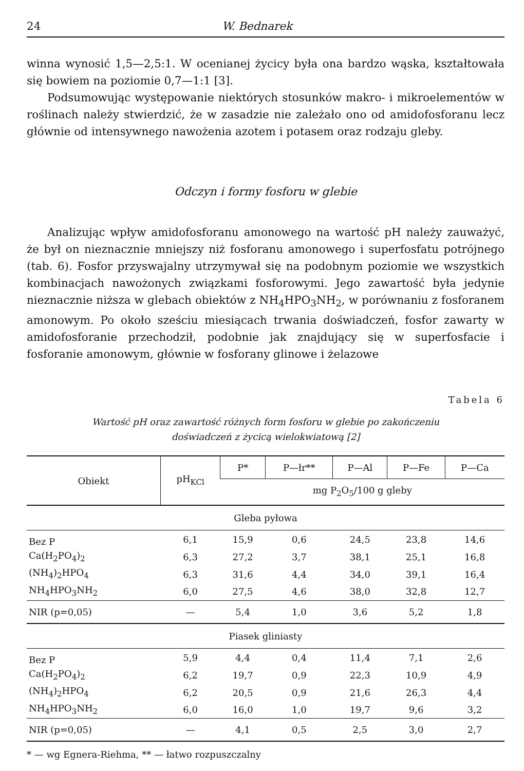24 W. Bednarek
winna wynosić 1,5—2,5:1. W ocenianej życicy była ona bardzo wąska, kształtowała się bowiem na poziomie 0,7—1:1 [3].
Podsumowując występowanie niektórych stosunków makro- i mikroelementów w roślinach należy stwierdzić, że w zasadzie nie zależało ono od amidofosforanu lecz głównie od intensywnego nawożenia azotem i potasem oraz rodzaju gleby.
Odczyn i formy fosforu w glebie
Analizując wpływ amidofosforanu amonowego na wartość pH należy zauważyć, że był on nieznacznie mniejszy niż fosforanu amonowego i superfosfatu potrójnego (tab. 6). Fosfor przyswajalny utrzymywał się na podobnym poziomie we wszystkich kombinacjach nawożonych związkami fosforowymi. Jego zawartość była jedynie nieznacznie niższa w glebach obiektów z NH<sub>4</sub>HPO<sub>3</sub>NH<sub>2</sub>, w porównaniu z fosforanem amonowym. Po około sześciu miesiącach trwania doświadczeń, fosfor zawarty w amidofosforanie przechodził, podobnie jak znajdujący się w superfosfacie i fosforanie amonowym, głównie w fosforany glinowe i żelazowe
Tabela 6
Wartość pH oraz zawartość różnych form fosforu w glebie po zakończeniu
doświadczeń z życicą wielokwiatową [2]
| Obiekt | pH<sub>KCl</sub> | P* | P—łr** | P—Al | P—Fe | P—Ca |
| --- | --- | --- | --- | --- | --- | --- |
| | | mg P<sub>2</sub>O<sub>5</sub>/100 g gleby | | | | |
| Gleba pyłowa | | | | | | |
| Bez P | 6,1 | 15,9 | 0,6 | 24,5 | 23,8 | 14,6 |
| Ca(H<sub>2</sub>PO<sub>4</sub>)<sub>2</sub> | 6,3 | 27,2 | 3,7 | 38,1 | 25,1 | 16,8 |
| (NH<sub>4</sub>)<sub>2</sub>HPO<sub>4</sub> | 6,3 | 31,6 | 4,4 | 34,0 | 39,1 | 16,4 |
| NH<sub>4</sub>HPO<sub>3</sub>NH<sub>2</sub> | 6,0 | 27,5 | 4,6 | 38,0 | 32,8 | 12,7 |
| NIR (p=0,05) | — | 5,4 | 1,0 | 3,6 | 5,2 | 1,8 |
| Piasek gliniasty | | | | | | |
| Bez P | 5,9 | 4,4 | 0,4 | 11,4 | 7,1 | 2,6 |
| Ca(H<sub>2</sub>PO<sub>4</sub>)<sub>2</sub> | 6,2 | 19,7 | 0,9 | 22,3 | 10,9 | 4,9 |
| (NH<sub>4</sub>)<sub>2</sub>HPO<sub>4</sub> | 6,2 | 20,5 | 0,9 | 21,6 | 26,3 | 4,4 |
| NH<sub>4</sub>HPO<sub>3</sub>NH<sub>2</sub> | 6,0 | 16,0 | 1,0 | 19,7 | 9,6 | 3,2 |
| NIR (p=0,05) | — | 4,1 | 0,5 | 2,5 | 3,0 | 2,7 |
* — wg Egnera-Riehma, ** — łatwo rozpuszczalny